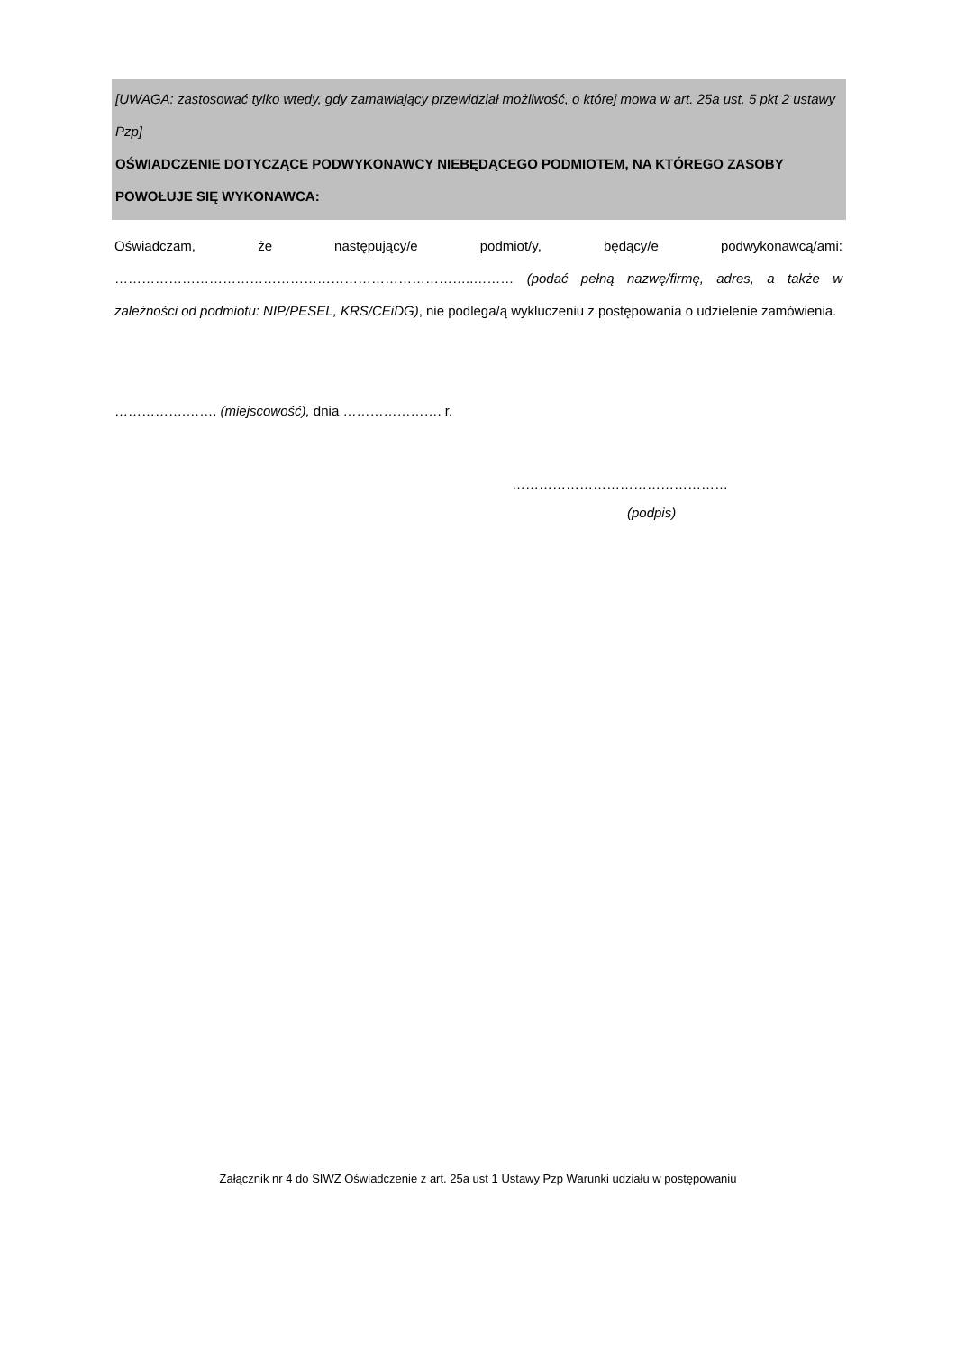[UWAGA: zastosować tylko wtedy, gdy zamawiający przewidział możliwość, o której mowa w art. 25a ust. 5 pkt 2 ustawy Pzp]
OŚWIADCZENIE DOTYCZĄCE PODWYKONAWCY NIEBĘDĄCEGO PODMIOTEM, NA KTÓREGO ZASOBY POWOŁUJE SIĘ WYKONAWCA:
Oświadczam, że następujący/e podmiot/y, będący/e podwykonawcą/ami: ……………………………………………………………………..……… (podać pełną nazwę/firmę, adres, a także w zależności od podmiotu: NIP/PESEL, KRS/CEiDG), nie podlega/ą wykluczeniu z postępowania o udzielenie zamówienia.
…………….……. (miejscowość), dnia …………………. r.
…………………………………………
(podpis)
Załącznik nr 4 do SIWZ Oświadczenie z art. 25a ust 1 Ustawy Pzp Warunki udziału w postępowaniu